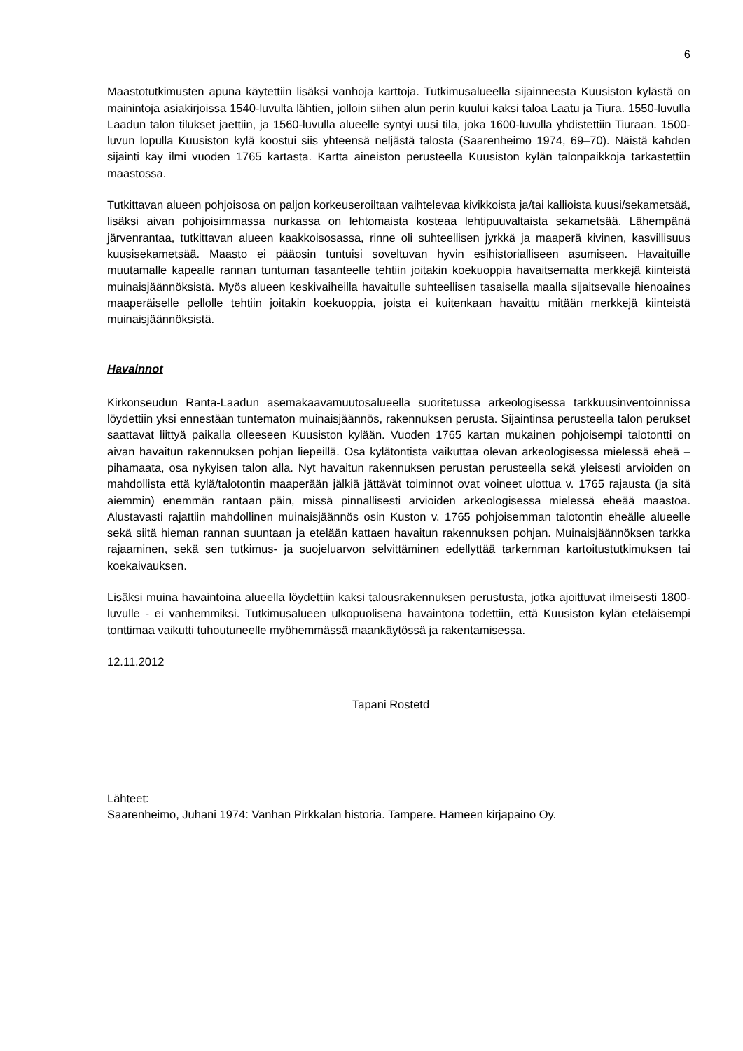6
Maastotutkimusten apuna käytettiin lisäksi vanhoja karttoja. Tutkimusalueella sijainneesta Kuusiston kylästä on mainintoja asiakirjoissa 1540-luvulta lähtien, jolloin siihen alun perin kuului kaksi taloa Laatu ja Tiura. 1550-luvulla Laadun talon tilukset jaettiin, ja 1560-luvulla alueelle syntyi uusi tila, joka 1600-luvulla yhdistettiin Tiuraan. 1500-luvun lopulla Kuusiston kylä koostui siis yhteensä neljästä talosta (Saarenheimo 1974, 69–70). Näistä kahden sijainti käy ilmi vuoden 1765 kartasta. Kartta aineiston perusteella Kuusiston kylän talonpaikkoja tarkastettiin maastossa.
Tutkittavan alueen pohjoisosa on paljon korkeuseroiltaan vaihtelevaa kivikkoista ja/tai kallioista kuusi/sekametsää, lisäksi aivan pohjoisimmassa nurkassa on lehtomaista kosteaa lehtipuuvaltaista sekametsää. Lähempänä järvenrantaa, tutkittavan alueen kaakkoisosassa, rinne oli suhteellisen jyrkkä ja maaperä kivinen, kasvillisuus kuusisekametsää. Maasto ei pääosin tuntuisi soveltuvan hyvin esihistorialliseen asumiseen. Havaituille muutamalle kapealle rannan tuntuman tasanteelle tehtiin joitakin koekuoppia havaitsematta merkkejä kiinteistä muinaisjäännöksistä. Myös alueen keskivaiheilla havaitulle suhteellisen tasaisella maalla sijaitsevalle hienoaines maaperäiselle pellolle tehtiin joitakin koekuoppia, joista ei kuitenkaan havaittu mitään merkkejä kiinteistä muinaisjäännöksistä.
Havainnot
Kirkonseudun Ranta-Laadun asemakaavamuutosalueella suoritetussa arkeologisessa tarkkuusinventoinnissa löydettiin yksi ennestään tuntematon muinaisjäännös, rakennuksen perusta. Sijaintinsa perusteella talon perukset saattavat liittyä paikalla olleeseen Kuusiston kylään. Vuoden 1765 kartan mukainen pohjoisempi talotontti on aivan havaitun rakennuksen pohjan liepeillä. Osa kylätontista vaikuttaa olevan arkeologisessa mielessä eheä – pihamaata, osa nykyisen talon alla. Nyt havaitun rakennuksen perustan perusteella sekä yleisesti arvioiden on mahdollista että kylä/talotontin maaperään jälkiä jättävät toiminnot ovat voineet ulottua v. 1765 rajausta (ja sitä aiemmin) enemmän rantaan päin, missä pinnallisesti arvioiden arkeologisessa mielessä eheää maastoa. Alustavasti rajattiin mahdollinen muinaisjäännös osin Kuston v. 1765 pohjoisemman talotontin eheälle alueelle sekä siitä hieman rannan suuntaan ja etelään kattaen havaitun rakennuksen pohjan. Muinaisjäännöksen tarkka rajaaminen, sekä sen tutkimus- ja suojeluarvon selvittäminen edellyttää tarkemman kartoitustutkimuksen tai koekaivauksen.
Lisäksi muina havaintoina alueella löydettiin kaksi talousrakennuksen perustusta, jotka ajoittuvat ilmeisesti 1800-luvulle - ei vanhemmiksi. Tutkimusalueen ulkopuolisena havaintona todettiin, että Kuusiston kylän eteläisempi tonttimaa vaikutti tuhoutuneelle myöhemmässä maankäytössä ja rakentamisessa.
12.11.2012
Tapani Rostetd
Lähteet:
Saarenheimo, Juhani 1974: Vanhan Pirkkalan historia. Tampere. Hämeen kirjapaino Oy.